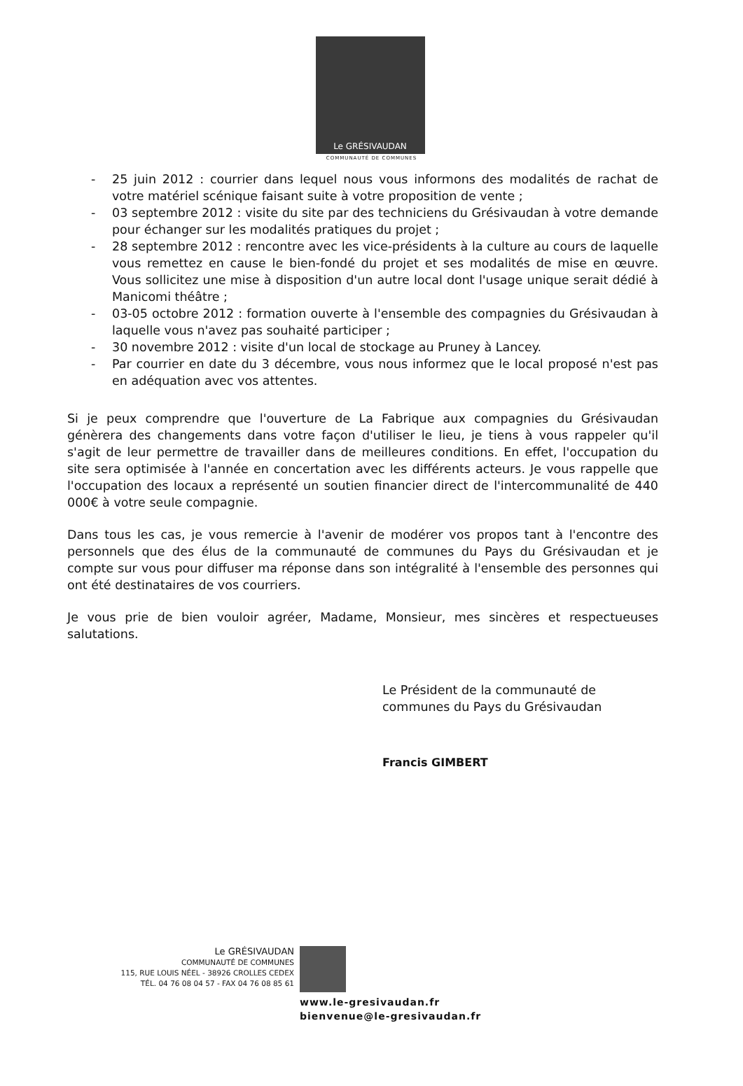Le GRÉSIVAUDAN
COMMUNAUTÉ DE COMMUNES
- 25 juin 2012 : courrier dans lequel nous vous informons des modalités de rachat de votre matériel scénique faisant suite à votre proposition de vente ;
- 03 septembre 2012 : visite du site par des techniciens du Grésivaudan à votre demande pour échanger sur les modalités pratiques du projet ;
- 28 septembre 2012 : rencontre avec les vice-présidents à la culture au cours de laquelle vous remettez en cause le bien-fondé du projet et ses modalités de mise en œuvre. Vous sollicitez une mise à disposition d'un autre local dont l'usage unique serait dédié à Manicomi théâtre ;
- 03-05 octobre 2012 : formation ouverte à l'ensemble des compagnies du Grésivaudan à laquelle vous n'avez pas souhaité participer ;
- 30 novembre 2012 : visite d'un local de stockage au Pruney à Lancey.
- Par courrier en date du 3 décembre, vous nous informez que le local proposé n'est pas en adéquation avec vos attentes.
Si je peux comprendre que l'ouverture de La Fabrique aux compagnies du Grésivaudan génèrera des changements dans votre façon d'utiliser le lieu, je tiens à vous rappeler qu'il s'agit de leur permettre de travailler dans de meilleures conditions. En effet, l'occupation du site sera optimisée à l'année en concertation avec les différents acteurs. Je vous rappelle que l'occupation des locaux a représenté un soutien financier direct de l'intercommunalité de 440 000€ à votre seule compagnie.
Dans tous les cas, je vous remercie à l'avenir de modérer vos propos tant à l'encontre des personnels que des élus de la communauté de communes du Pays du Grésivaudan et je compte sur vous pour diffuser ma réponse dans son intégralité à l'ensemble des personnes qui ont été destinataires de vos courriers.
Je vous prie de bien vouloir agréer, Madame, Monsieur, mes sincères et respectueuses salutations.
Le Président de la communauté de
communes du Pays du Grésivaudan
Francis GIMBERT
Le GRÉSIVAUDAN
COMMUNAUTÉ DE COMMUNES
115, RUE LOUIS NÉEL - 38926 CROLLES CEDEX
TÉL. 04 76 08 04 57 - FAX 04 76 08 85 61
www.le-gresivaudan.fr
bienvenue@le-gresivaudan.fr